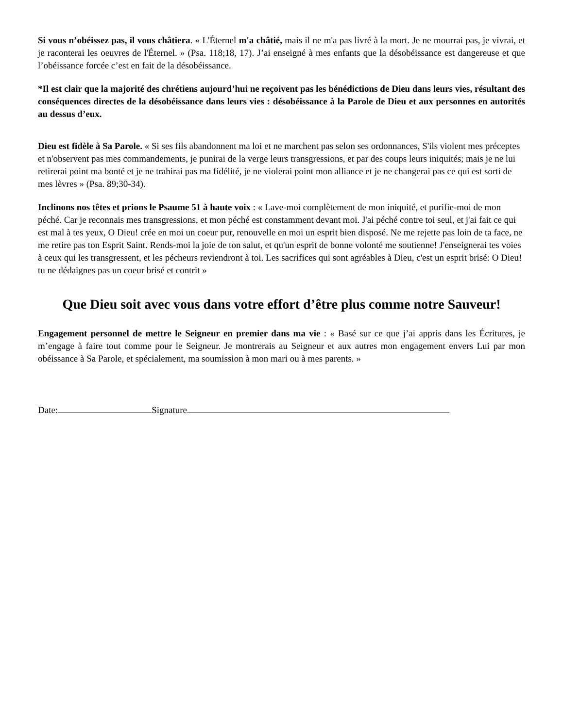Si vous n’obéissez pas, il vous châtiera. « L'Éternel m'a châtié, mais il ne m'a pas livré à la mort. Je ne mourrai pas, je vivrai, et je raconterai les oeuvres de l'Éternel. » (Psa. 118;18, 17). J’ai enseigné à mes enfants que la désobéissance est dangereuse et que l’obéissance forcée c’est en fait de la désobéissance.
*Il est clair que la majorité des chrétiens aujourd’hui ne reçoivent pas les bénédictions de Dieu dans leurs vies, résultant des conséquences directes de la désobéissance dans leurs vies : désobéissance à la Parole de Dieu et aux personnes en autorités au dessus d’eux.
Dieu est fidèle à Sa Parole. « Si ses fils abandonnent ma loi et ne marchent pas selon ses ordonnances, S'ils violent mes préceptes et n'observent pas mes commandements, je punirai de la verge leurs transgressions, et par des coups leurs iniquités; mais je ne lui retirerai point ma bonté et je ne trahirai pas ma fidélité, je ne violerai point mon alliance et je ne changerai pas ce qui est sorti de mes lèvres » (Psa. 89;30-34).
Inclinons nos têtes et prions le Psaume 51 à haute voix : « Lave-moi complètement de mon iniquité, et purifie-moi de mon péché. Car je reconnais mes transgressions, et mon péché est constamment devant moi. J'ai péché contre toi seul, et j'ai fait ce qui est mal à tes yeux, O Dieu! crée en moi un coeur pur, renouvelle en moi un esprit bien disposé. Ne me rejette pas loin de ta face, ne me retire pas ton Esprit Saint. Rends-moi la joie de ton salut, et qu'un esprit de bonne volonté me soutienne! J'enseignerai tes voies à ceux qui les transgressent, et les pécheurs reviendront à toi. Les sacrifices qui sont agréables à Dieu, c'est un esprit brisé: O Dieu! tu ne dédaignes pas un coeur brisé et contrit »
Que Dieu soit avec vous dans votre effort d’être plus comme notre Sauveur!
Engagement personnel de mettre le Seigneur en premier dans ma vie : « Basé sur ce que j’ai appris dans les Écritures, je m’engage à faire tout comme pour le Seigneur. Je montrerais au Seigneur et aux autres mon engagement envers Lui par mon obéissance à Sa Parole, et spécialement, ma soumission à mon mari ou à mes parents. »
Date: Signature